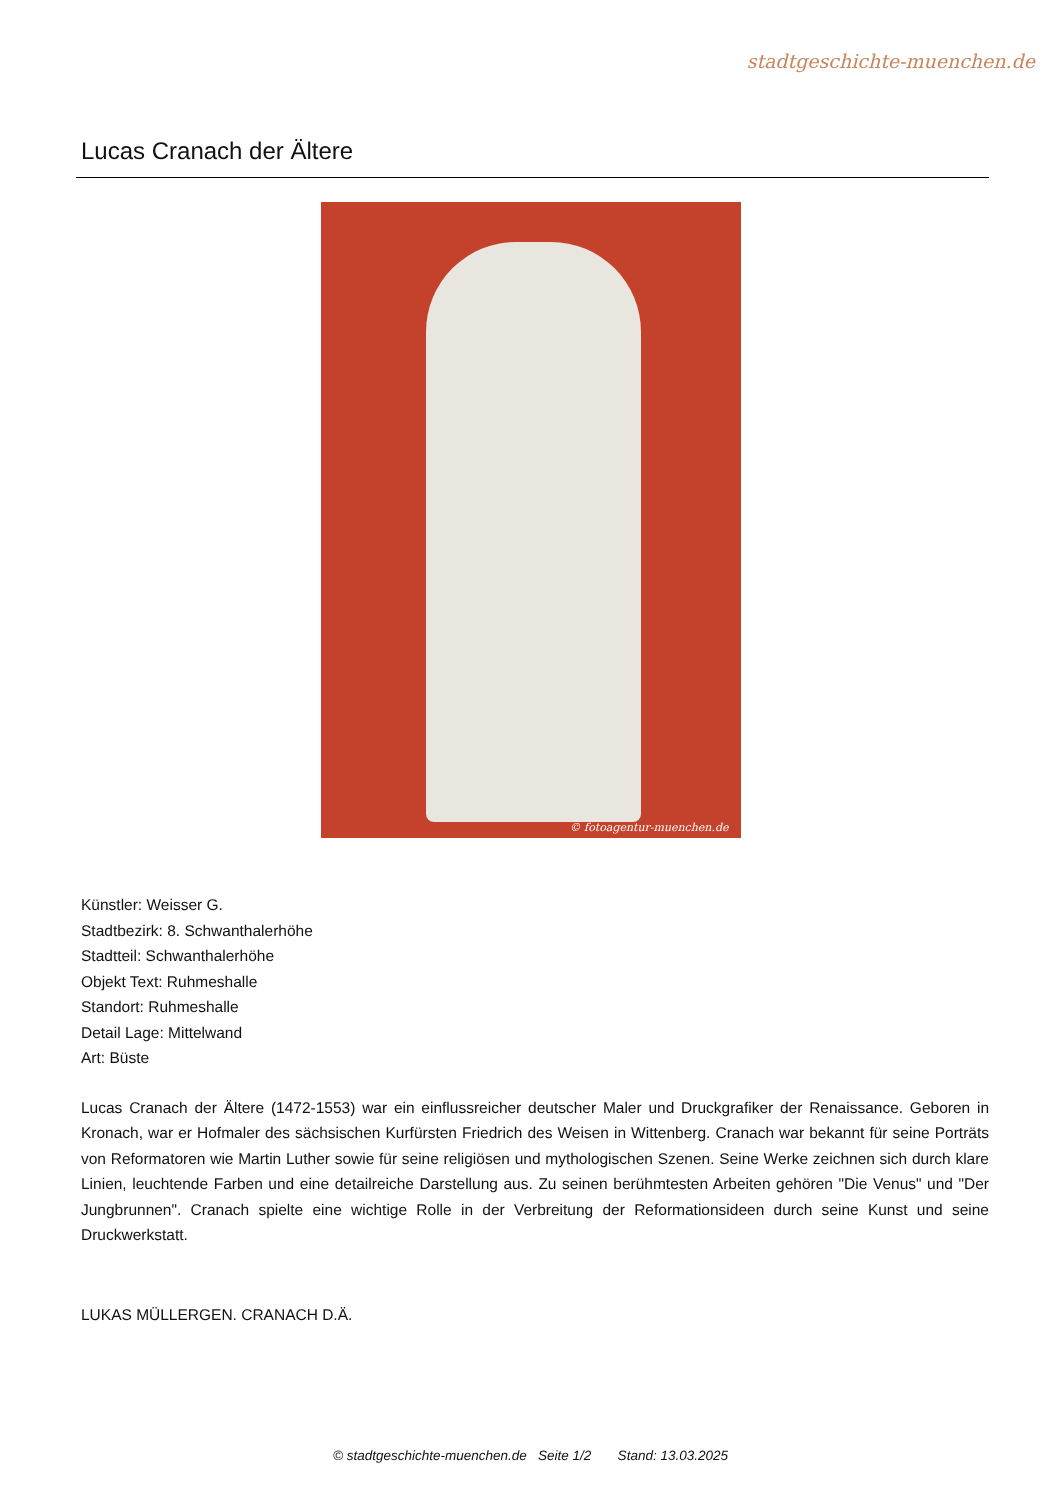stadtgeschichte-muenchen.de
Lucas Cranach der Ältere
© fotoagentur-muenchen.de
Künstler: Weisser G.
Stadtbezirk: 8. Schwanthalerhöhe
Stadtteil: Schwanthalerhöhe
Objekt Text: Ruhmeshalle
Standort: Ruhmeshalle
Detail Lage: Mittelwand
Art: Büste
Lucas Cranach der Ältere (1472-1553) war ein einflussreicher deutscher Maler und Druckgrafiker der Renaissance. Geboren in Kronach, war er Hofmaler des sächsischen Kurfürsten Friedrich des Weisen in Wittenberg. Cranach war bekannt für seine Porträts von Reformatoren wie Martin Luther sowie für seine religiösen und mythologischen Szenen. Seine Werke zeichnen sich durch klare Linien, leuchtende Farben und eine detailreiche Darstellung aus. Zu seinen berühmtesten Arbeiten gehören "Die Venus" und "Der Jungbrunnen". Cranach spielte eine wichtige Rolle in der Verbreitung der Reformationsideen durch seine Kunst und seine Druckwerkstatt.
LUKAS MÜLLERGEN. CRANACH D.Ä.
© stadtgeschichte-muenchen.de Seite 1/2 Stand: 13.03.2025